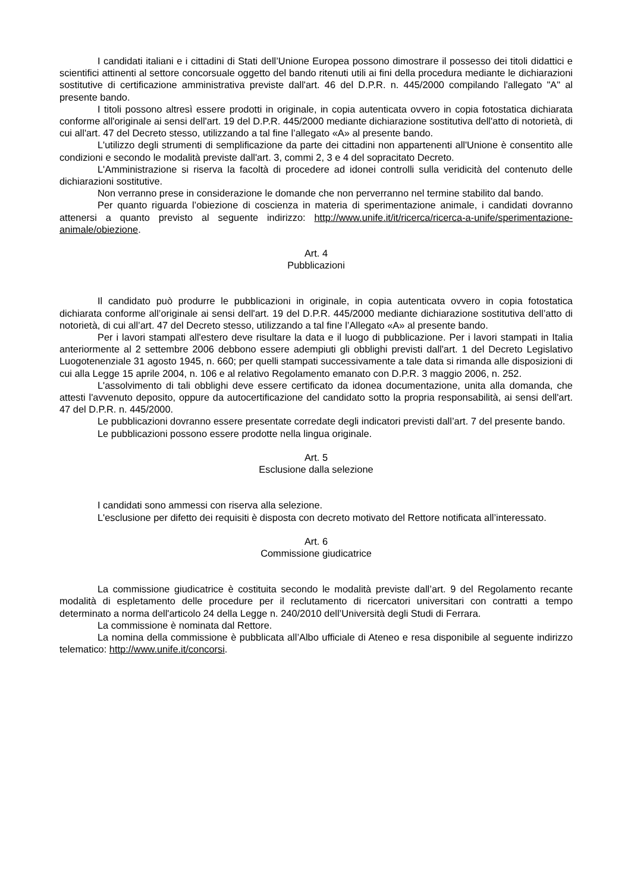I candidati italiani e i cittadini di Stati dell’Unione Europea possono dimostrare il possesso dei titoli didattici e scientifici attinenti al settore concorsuale oggetto del bando ritenuti utili ai fini della procedura mediante le dichiarazioni sostitutive di certificazione amministrativa previste dall'art. 46 del D.P.R. n. 445/2000 compilando l'allegato "A" al presente bando.
I titoli possono altresì essere prodotti in originale, in copia autenticata ovvero in copia fotostatica dichiarata conforme all'originale ai sensi dell'art. 19 del D.P.R. 445/2000 mediante dichiarazione sostitutiva dell'atto di notorietà, di cui all'art. 47 del Decreto stesso, utilizzando a tal fine l’allegato «A» al presente bando.
L'utilizzo degli strumenti di semplificazione da parte dei cittadini non appartenenti all'Unione è consentito alle condizioni e secondo le modalità previste dall'art. 3, commi 2, 3 e 4 del sopracitato Decreto.
L'Amministrazione si riserva la facoltà di procedere ad idonei controlli sulla veridicità del contenuto delle dichiarazioni sostitutive.
Non verranno prese in considerazione le domande che non perverranno nel termine stabilito dal bando.
Per quanto riguarda l’obiezione di coscienza in materia di sperimentazione animale, i candidati dovranno attenersi a quanto previsto al seguente indirizzo: http://www.unife.it/it/ricerca/ricerca-a-unife/sperimentazione-animale/obiezione.
Art. 4
Pubblicazioni
Il candidato può produrre le pubblicazioni in originale, in copia autenticata ovvero in copia fotostatica dichiarata conforme all’originale ai sensi dell'art. 19 del D.P.R. 445/2000 mediante dichiarazione sostitutiva dell’atto di notorietà, di cui all’art. 47 del Decreto stesso, utilizzando a tal fine l’Allegato «A» al presente bando.
Per i lavori stampati all'estero deve risultare la data e il luogo di pubblicazione. Per i lavori stampati in Italia anteriormente al 2 settembre 2006 debbono essere adempiuti gli obblighi previsti dall'art. 1 del Decreto Legislativo Luogotenenziale 31 agosto 1945, n. 660; per quelli stampati successivamente a tale data si rimanda alle disposizioni di cui alla Legge 15 aprile 2004, n. 106 e al relativo Regolamento emanato con D.P.R. 3 maggio 2006, n. 252.
L'assolvimento di tali obblighi deve essere certificato da idonea documentazione, unita alla domanda, che attesti l'avvenuto deposito, oppure da autocertificazione del candidato sotto la propria responsabilità, ai sensi dell'art. 47 del D.P.R. n. 445/2000.
Le pubblicazioni dovranno essere presentate corredate degli indicatori previsti dall’art. 7 del presente bando.
Le pubblicazioni possono essere prodotte nella lingua originale.
Art. 5
Esclusione dalla selezione
I candidati sono ammessi con riserva alla selezione.
L'esclusione per difetto dei requisiti è disposta con decreto motivato del Rettore notificata all’interessato.
Art. 6
Commissione giudicatrice
La commissione giudicatrice è costituita secondo le modalità previste dall’art. 9 del Regolamento recante modalità di espletamento delle procedure per il reclutamento di ricercatori universitari con contratti a tempo determinato a norma dell'articolo 24 della Legge n. 240/2010 dell’Università degli Studi di Ferrara.
La commissione è nominata dal Rettore.
La nomina della commissione è pubblicata all’Albo ufficiale di Ateneo e resa disponibile al seguente indirizzo telematico: http://www.unife.it/concorsi.